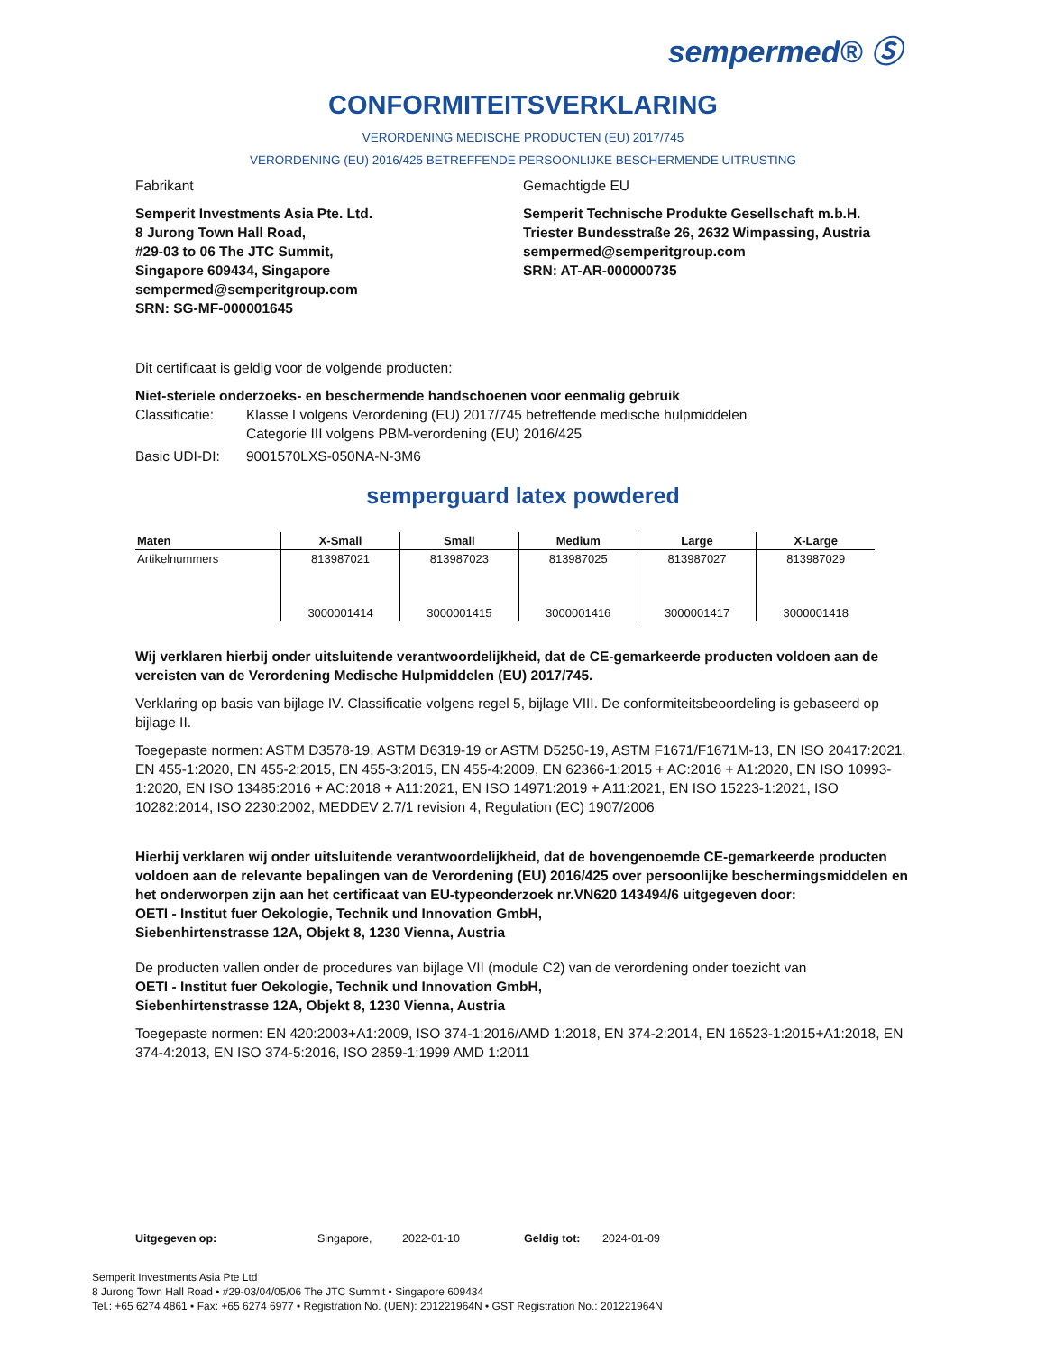sempermed® Ⓢ
CONFORMITEITSVERKLARING
VERORDENING MEDISCHE PRODUCTEN (EU) 2017/745
VERORDENING (EU) 2016/425 BETREFFENDE PERSOONLIJKE BESCHERMENDE UITRUSTING
Fabrikant
Semperit Investments Asia Pte. Ltd.
8 Jurong Town Hall Road,
#29-03 to 06 The JTC Summit,
Singapore 609434, Singapore
sempermed@semperitgroup.com
SRN: SG-MF-000001645
Gemachtigde EU
Semperit Technische Produkte Gesellschaft m.b.H.
Triester Bundesstraße 26, 2632 Wimpassing, Austria
sempermed@semperitgroup.com
SRN: AT-AR-000000735
Dit certificaat is geldig voor de volgende producten:
Niet-steriele onderzoeks- en beschermende handschoenen voor eenmalig gebruik
Classificatie:
Klasse I volgens Verordening (EU) 2017/745 betreffende medische hulpmiddelen
Categorie III volgens PBM-verordening (EU) 2016/425
Basic UDI-DI: 9001570LXS-050NA-N-3M6
semperguard latex powdered
| Maten | X-Small | Small | Medium | Large | X-Large |
| --- | --- | --- | --- | --- | --- |
| Artikelnummers | 813987021 3000001414 | 813987023 3000001415 | 813987025 3000001416 | 813987027 3000001417 | 813987029 3000001418 |
Wij verklaren hierbij onder uitsluitende verantwoordelijkheid, dat de CE-gemarkeerde producten voldoen aan de vereisten van de Verordening Medische Hulpmiddelen (EU) 2017/745.
Verklaring op basis van bijlage IV. Classificatie volgens regel 5, bijlage VIII. De conformiteitsbeoordeling is gebaseerd op bijlage II.
Toegepaste normen: ASTM D3578-19, ASTM D6319-19 or ASTM D5250-19, ASTM F1671/F1671M-13, EN ISO 20417:2021, EN 455-1:2020, EN 455-2:2015, EN 455-3:2015, EN 455-4:2009, EN 62366-1:2015 + AC:2016 + A1:2020, EN ISO 10993-1:2020, EN ISO 13485:2016 + AC:2018 + A11:2021, EN ISO 14971:2019 + A11:2021, EN ISO 15223-1:2021, ISO 10282:2014, ISO 2230:2002, MEDDEV 2.7/1 revision 4, Regulation (EC) 1907/2006
Hierbij verklaren wij onder uitsluitende verantwoordelijkheid, dat de bovengenoemde CE-gemarkeerde producten voldoen aan de relevante bepalingen van de Verordening (EU) 2016/425 over persoonlijke beschermingsmiddelen en het onderworpen zijn aan het certificaat van EU-typeonderzoek nr.VN620 143494/6 uitgegeven door:
OETI - Institut fuer Oekologie, Technik und Innovation GmbH,
Siebenhirtenstrasse 12A, Objekt 8, 1230 Vienna, Austria
De producten vallen onder de procedures van bijlage VII (module C2) van de verordening onder toezicht van
OETI - Institut fuer Oekologie, Technik und Innovation GmbH,
Siebenhirtenstrasse 12A, Objekt 8, 1230 Vienna, Austria
Toegepaste normen: EN 420:2003+A1:2009, ISO 374-1:2016/AMD 1:2018, EN 374-2:2014, EN 16523-1:2015+A1:2018, EN 374-4:2013, EN ISO 374-5:2016, ISO 2859-1:1999 AMD 1:2011
Uitgegeven op: Singapore, 2022-01-10 Geldig tot: 2024-01-09
Semperit Investments Asia Pte Ltd
8 Jurong Town Hall Road • #29-03/04/05/06 The JTC Summit • Singapore 609434
Tel.: +65 6274 4861 • Fax: +65 6274 6977 • Registration No. (UEN): 201221964N • GST Registration No.: 201221964N